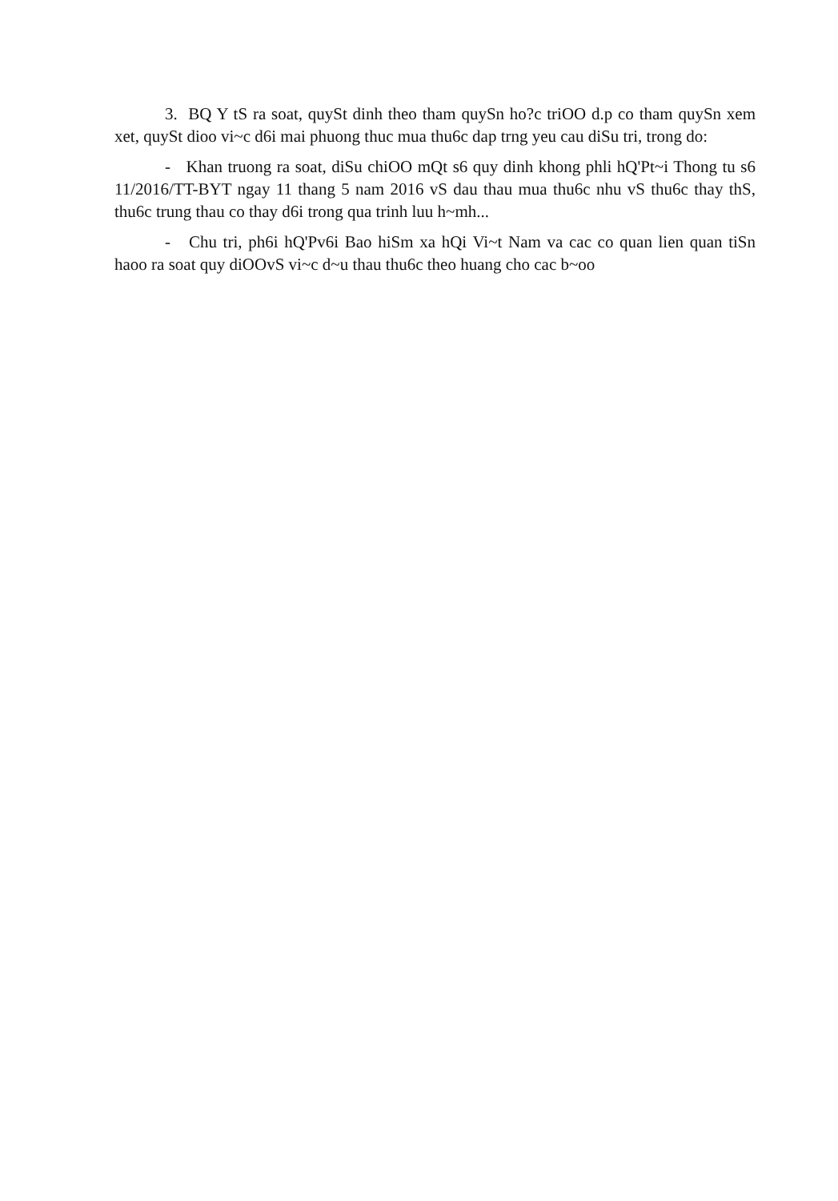3. BQ Y tS ra soat, quySt dinh theo tham quySn ho?c triOO d.p co tham quySn xem xet, quySt dioo vi~c d6i mai phuong thuc mua thu6c dap trng yeu cau diSu tri, trong do:
- Khan truong ra soat, diSu chiOO mQt s6 quy dinh khong phli hQ'Pt~i Thong tu s6 11/2016/TT-BYT ngay 11 thang 5 nam 2016 vS dau thau mua thu6c nhu vS thu6c thay thS, thu6c trung thau co thay d6i trong qua trinh luu h~mh...
- Chu tri, ph6i hQ'Pv6i Bao hiSm xa hQi Vi~t Nam va cac co quan lien quan tiSn haoo ra soat quy diOOvS vi~c d~u thau thu6c theo huang cho cac b~oo